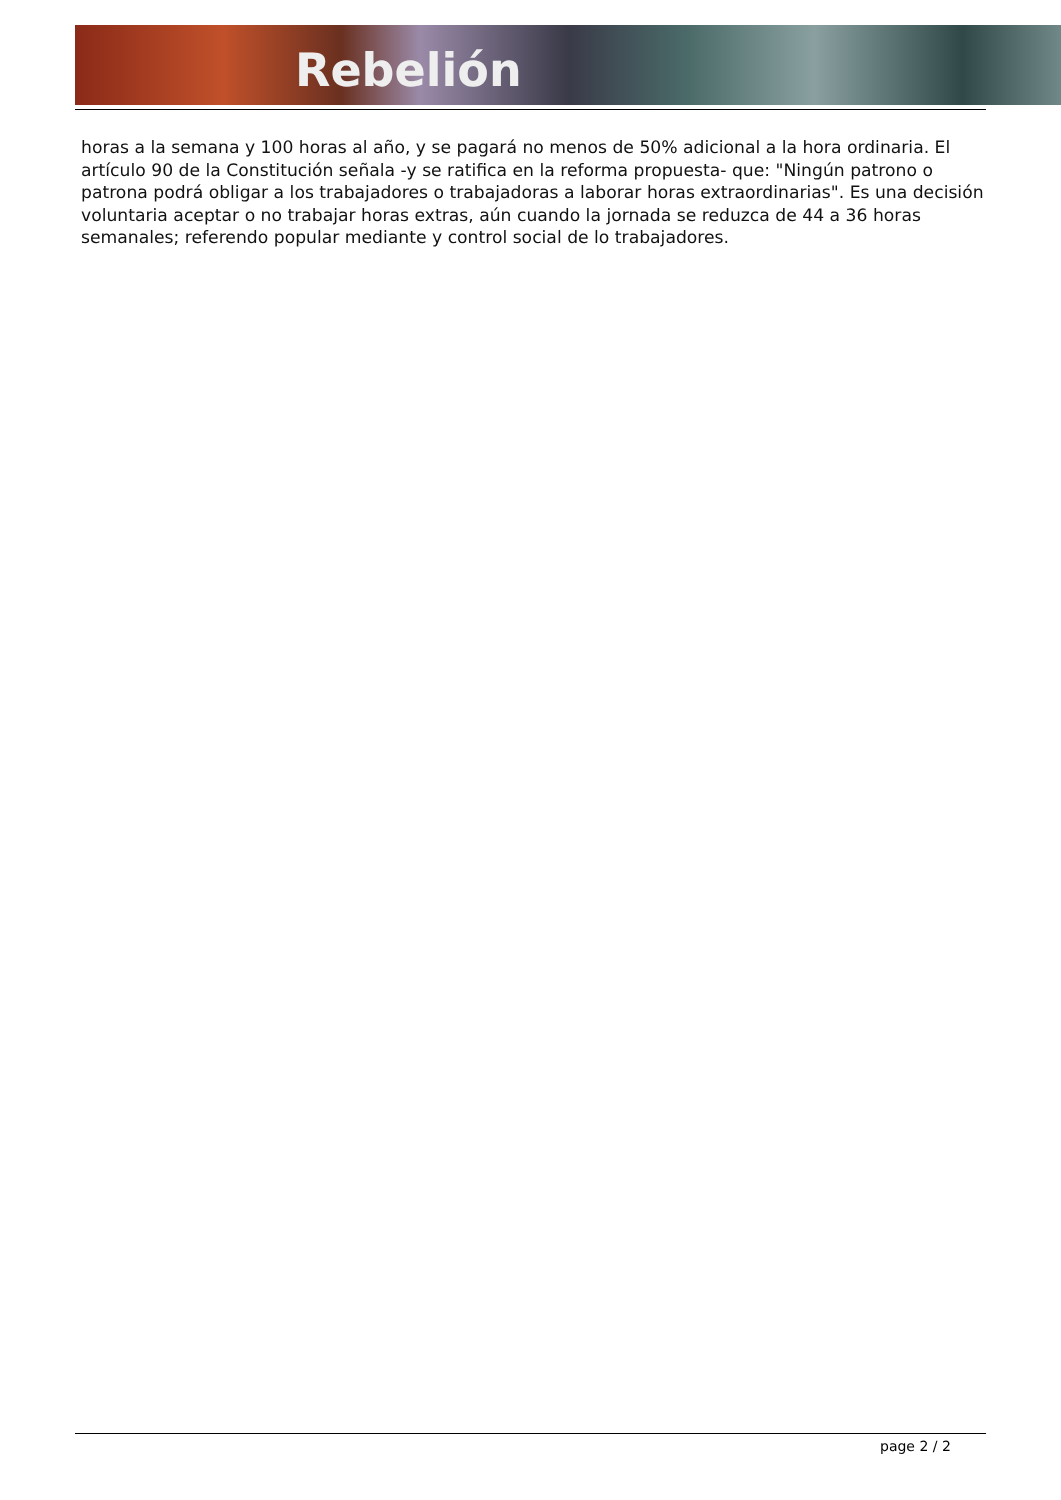Rebelión
horas a la semana y 100 horas al año, y se pagará no menos de 50% adicional a la hora ordinaria. El artículo 90 de la Constitución señala -y se ratifica en la reforma propuesta- que: "Ningún patrono o patrona podrá obligar a los trabajadores o trabajadoras a laborar horas extraordinarias". Es una decisión voluntaria aceptar o no trabajar horas extras, aún cuando la jornada se reduzca de 44 a 36 horas semanales; referendo popular mediante y control social de lo trabajadores.
page 2 / 2